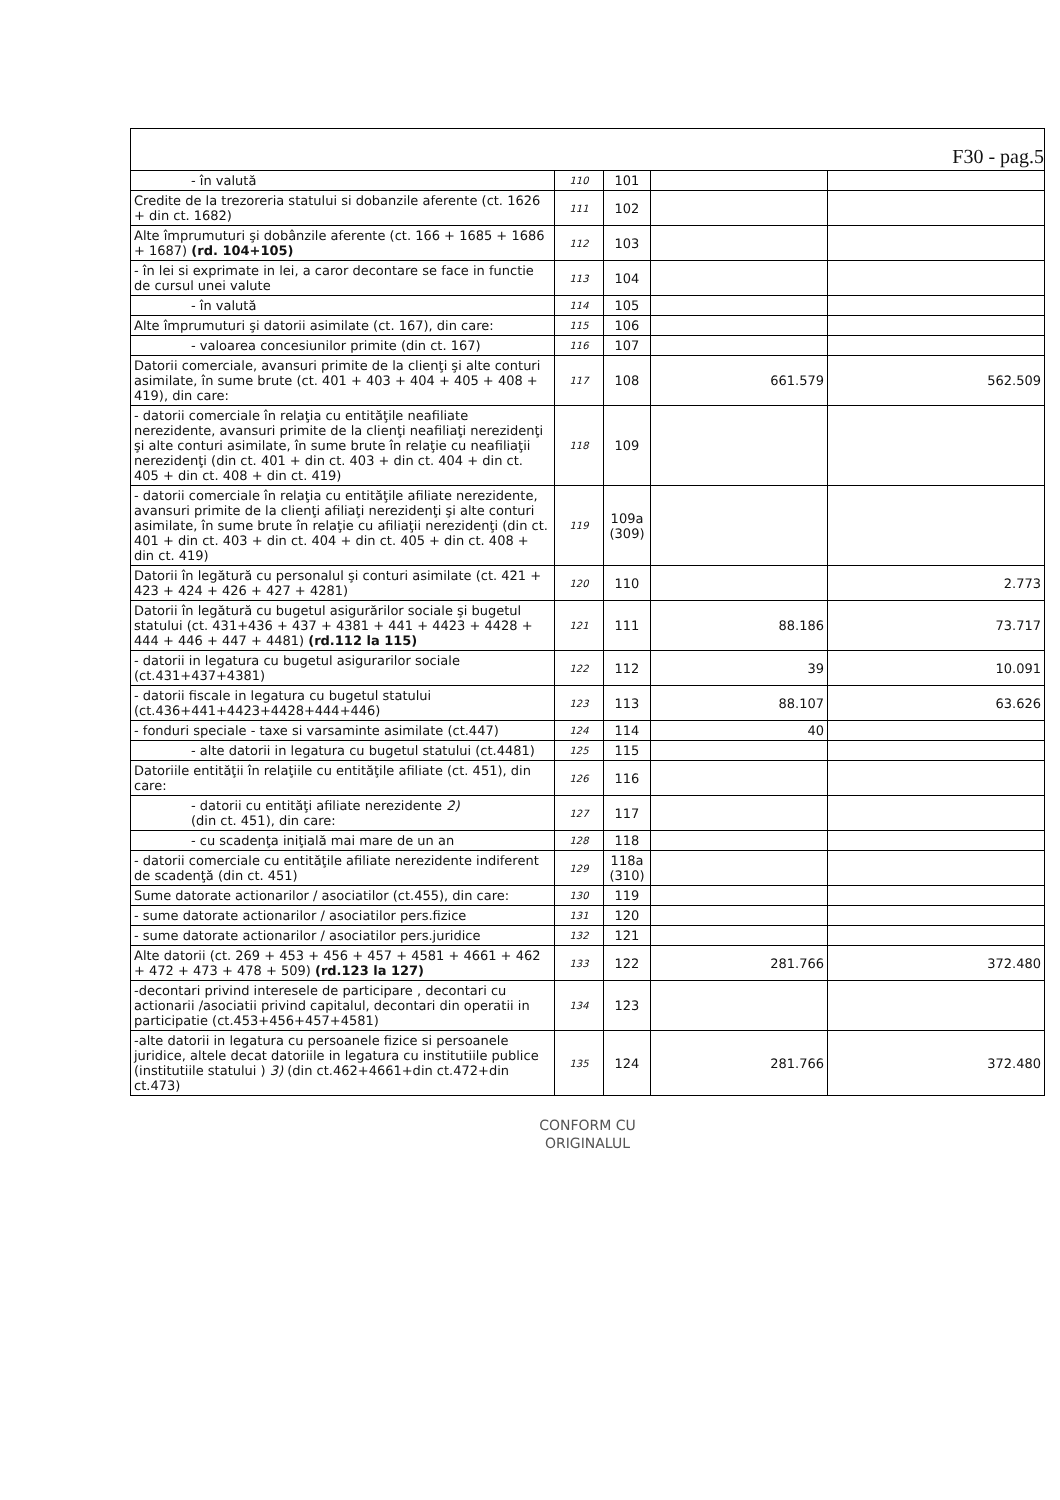F30 - pag.5
| - în valută | 110 | 101 | | |
| Credite de la trezoreria statului si dobanzile aferente (ct. 1626 + din ct. 1682) | 111 | 102 | | |
| Alte împrumuturi şi dobânzile aferente (ct. 166 + 1685 + 1686 + 1687) (rd. 104+105) | 112 | 103 | | |
| - în lei si exprimate in lei, a caror decontare se face in functie de cursul unei valute | 113 | 104 | | |
| - în valută | 114 | 105 | | |
| Alte împrumuturi şi datorii asimilate (ct. 167), din care: | 115 | 106 | | |
| - valoarea concesiunilor primite (din ct. 167) | 116 | 107 | | |
| Datorii comerciale, avansuri primite de la clienţi şi alte conturi asimilate, în sume brute (ct. 401 + 403 + 404 + 405 + 408 + 419), din care: | 117 | 108 | 661.579 | 562.509 |
| - datorii comerciale în relaţia cu entităţile neafiliate nerezidente, avansuri primite de la clienţi neafiliaţi nerezidenţi şi alte conturi asimilate, în sume brute în relaţie cu neafiliaţii nerezidenţi (din ct. 401 + din ct. 403 + din ct. 404 + din ct. 405 + din ct. 408 + din ct. 419) | 118 | 109 | | |
| - datorii comerciale în relaţia cu entităţile afiliate nerezidente, avansuri primite de la clienţi afiliaţi nerezidenţi şi alte conturi asimilate, în sume brute în relaţie cu afiliaţii nerezidenţi (din ct. 401 + din ct. 403 + din ct. 404 + din ct. 405 + din ct. 408 + din ct. 419) | 119 | 109a (309) | | |
| Datorii în legătură cu personalul şi conturi asimilate (ct. 421 + 423 + 424 + 426 + 427 + 4281) | 120 | 110 | | 2.773 |
| Datorii în legătură cu bugetul asigurărilor sociale şi bugetul statului (ct. 431+436 + 437 + 4381 + 441 + 4423 + 4428 + 444 + 446 + 447 + 4481) (rd.112 la 115) | 121 | 111 | 88.186 | 73.717 |
| - datorii in legatura cu bugetul asigurarilor sociale (ct.431+437+4381) | 122 | 112 | 39 | 10.091 |
| - datorii fiscale in legatura cu bugetul statului (ct.436+441+4423+4428+444+446) | 123 | 113 | 88.107 | 63.626 |
| - fonduri speciale - taxe si varsaminte asimilate (ct.447) | 124 | 114 | 40 | |
| - alte datorii in legatura cu bugetul statului (ct.4481) | 125 | 115 | | |
| Datoriile entităţii în relaţiile cu entităţile afiliate (ct. 451), din care: | 126 | 116 | | |
| - datorii cu entităţi afiliate nerezidente 2) (din ct. 451), din care: | 127 | 117 | | |
| - cu scadenţa iniţială mai mare de un an | 128 | 118 | | |
| - datorii comerciale cu entităţile afiliate nerezidente indiferent de scadenţă (din ct. 451) | 129 | 118a (310) | | |
| Sume datorate actionarilor / asociatilor (ct.455), din care: | 130 | 119 | | |
| - sume datorate actionarilor / asociatilor pers.fizice | 131 | 120 | | |
| - sume datorate actionarilor / asociatilor pers.juridice | 132 | 121 | | |
| Alte datorii (ct. 269 + 453 + 456 + 457 + 4581 + 4661 + 462 + 472 + 473 + 478 + 509) (rd.123 la 127) | 133 | 122 | 281.766 | 372.480 |
| -decontari privind interesele de participare , decontari cu actionarii /asociatii privind capitalul, decontari din operatii in participatie (ct.453+456+457+4581) | 134 | 123 | | |
| -alte datorii in legatura cu persoanele fizice si persoanele juridice, altele decat datoriile in legatura cu institutiile publice (institutiile statului ) 3) (din ct.462+4661+din ct.472+din ct.473) | 135 | 124 | 281.766 | 372.480 |
CONFORM CU
ORIGINALUL